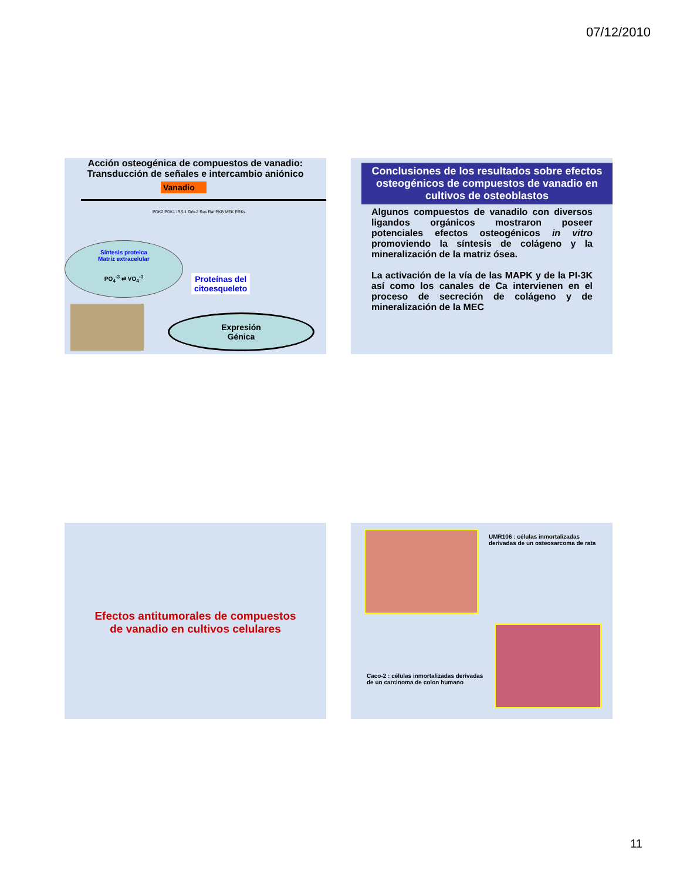07/12/2010
Acción osteogénica de compuestos de vanadio:
Transducción de señales e intercambio aniónico
Vanadio
PDK2 PDK1 IRS-1 Grb-2 Ras Raf PKB MEK ERKs
Síntesis proteica
Matriz extracelular
PO<sub>4</sub><sup>-3</sup> ⇄ VO<sub>4</sub><sup>-3</sup>
Proteínas del
citoesqueleto
Expresión
Génica
Conclusiones de los resultados sobre efectos osteogénicos de compuestos de vanadio en cultivos de osteoblastos
Algunos compuestos de vanadilo con diversos ligandos orgánicos mostraron poseer potenciales efectos osteogénicos in vitro promoviendo la síntesis de colágeno y la mineralización de la matriz ósea.
La activación de la vía de las MAPK y de la PI-3K así como los canales de Ca intervienen en el proceso de secreción de colágeno y de mineralización de la MEC
Efectos antitumorales de compuestos
de vanadio en cultivos celulares
UMR106 : células inmortalizadas derivadas de un osteosarcoma de rata
Caco-2 : células inmortalizadas derivadas de un carcinoma de colon humano
11